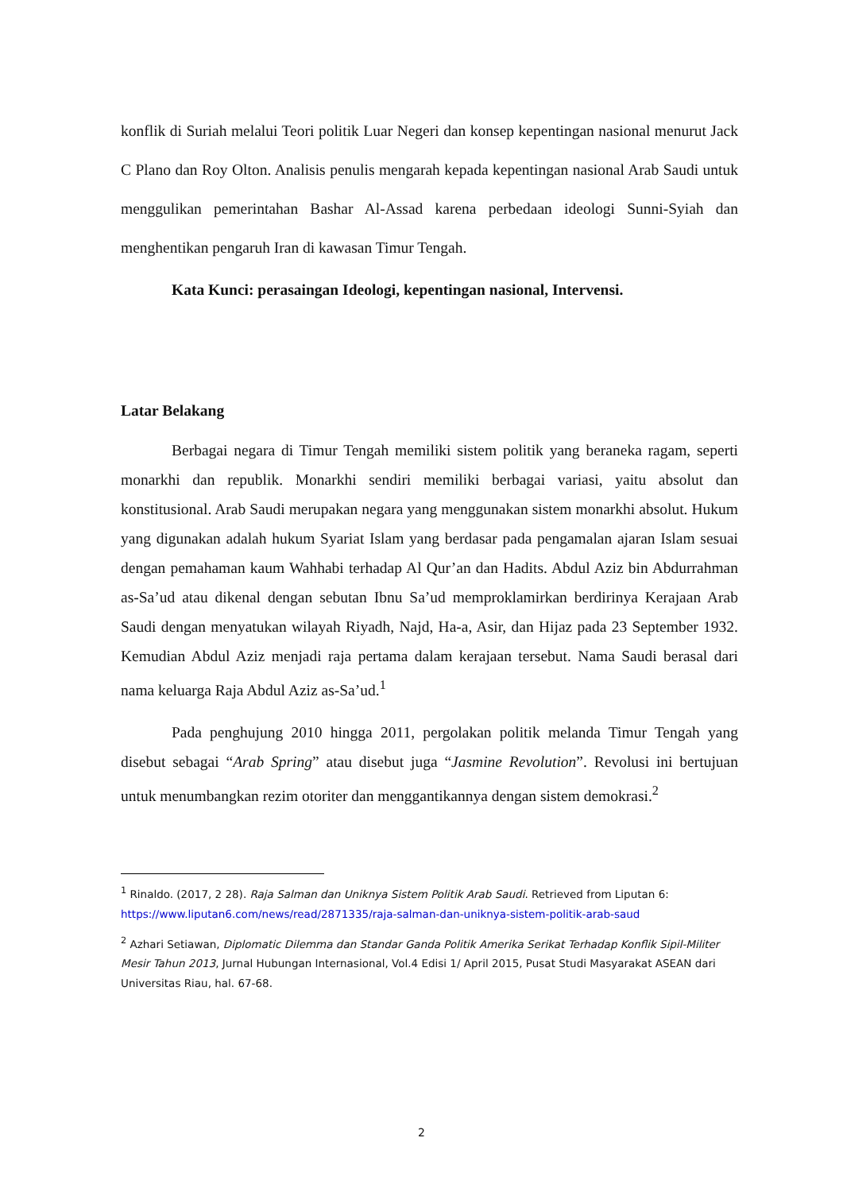konflik di Suriah melalui Teori politik Luar Negeri dan konsep kepentingan nasional menurut Jack C Plano dan Roy Olton. Analisis penulis mengarah kepada kepentingan nasional Arab Saudi untuk menggulikan pemerintahan Bashar Al-Assad karena perbedaan ideologi Sunni-Syiah dan menghentikan pengaruh Iran di kawasan Timur Tengah.
Kata Kunci: perasaingan Ideologi, kepentingan nasional, Intervensi.
Latar Belakang
Berbagai negara di Timur Tengah memiliki sistem politik yang beraneka ragam, seperti monarkhi dan republik. Monarkhi sendiri memiliki berbagai variasi, yaitu absolut dan konstitusional. Arab Saudi merupakan negara yang menggunakan sistem monarkhi absolut. Hukum yang digunakan adalah hukum Syariat Islam yang berdasar pada pengamalan ajaran Islam sesuai dengan pemahaman kaum Wahhabi terhadap Al Qur’an dan Hadits. Abdul Aziz bin Abdurrahman as-Sa’ud atau dikenal dengan sebutan Ibnu Sa’ud memproklamirkan berdirinya Kerajaan Arab Saudi dengan menyatukan wilayah Riyadh, Najd, Ha-a, Asir, dan Hijaz pada 23 September 1932. Kemudian Abdul Aziz menjadi raja pertama dalam kerajaan tersebut. Nama Saudi berasal dari nama keluarga Raja Abdul Aziz as-Sa’ud.<sup>1</sup>
Pada penghujung 2010 hingga 2011, pergolakan politik melanda Timur Tengah yang disebut sebagai “Arab Spring” atau disebut juga “Jasmine Revolution”. Revolusi ini bertujuan untuk menumbangkan rezim otoriter dan menggantikannya dengan sistem demokrasi.<sup>2</sup>
<sup>1</sup> Rinaldo. (2017, 2 28). Raja Salman dan Uniknya Sistem Politik Arab Saudi. Retrieved from Liputan 6: https://www.liputan6.com/news/read/2871335/raja-salman-dan-uniknya-sistem-politik-arab-saud
<sup>2</sup> Azhari Setiawan, Diplomatic Dilemma dan Standar Ganda Politik Amerika Serikat Terhadap Konflik Sipil-Militer Mesir Tahun 2013, Jurnal Hubungan Internasional, Vol.4 Edisi 1/ April 2015, Pusat Studi Masyarakat ASEAN dari Universitas Riau, hal. 67-68.
2